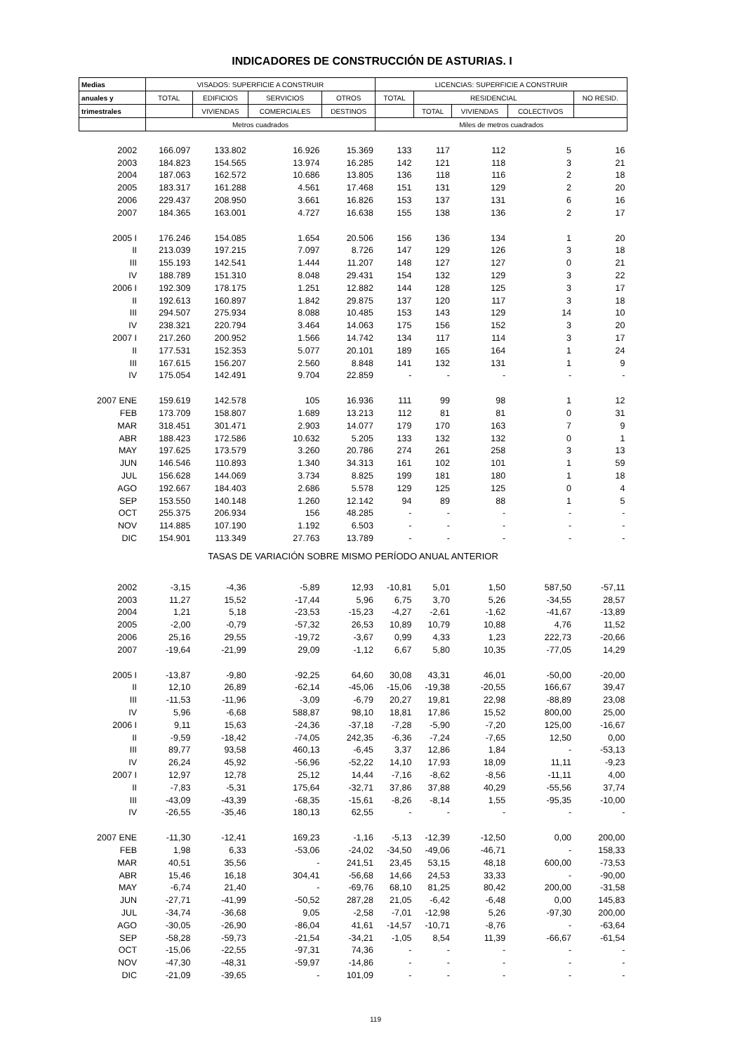INDICADORES DE CONSTRUCCIÓN DE ASTURIAS. I
| Medias | VISADOS: SUPERFICIE A CONSTRUIR | | | | LICENCIAS: SUPERFICIE A CONSTRUIR | | | | |
| --- | --- | --- | --- | --- | --- | --- | --- | --- | --- |
| anuales y | TOTAL | EDIFICIOS | SERVICIOS | OTROS | TOTAL | RESIDENCIAL | | | NO RESID. |
| trimestrales | | VIVIENDAS | COMERCIALES | DESTINOS | | TOTAL | VIVIENDAS | COLECTIVOS | |
| | Metros cuadrados | | | | Miles de metros cuadrados | | | | |
| 2002 | 166.097 | 133.802 | 16.926 | 15.369 | 133 | 117 | 112 | 5 | 16 |
| 2003 | 184.823 | 154.565 | 13.974 | 16.285 | 142 | 121 | 118 | 3 | 21 |
| 2004 | 187.063 | 162.572 | 10.686 | 13.805 | 136 | 118 | 116 | 2 | 18 |
| 2005 | 183.317 | 161.288 | 4.561 | 17.468 | 151 | 131 | 129 | 2 | 20 |
| 2006 | 229.437 | 208.950 | 3.661 | 16.826 | 153 | 137 | 131 | 6 | 16 |
| 2007 | 184.365 | 163.001 | 4.727 | 16.638 | 155 | 138 | 136 | 2 | 17 |
| 2005 I | 176.246 | 154.085 | 1.654 | 20.506 | 156 | 136 | 134 | 1 | 20 |
| II | 213.039 | 197.215 | 7.097 | 8.726 | 147 | 129 | 126 | 3 | 18 |
| III | 155.193 | 142.541 | 1.444 | 11.207 | 148 | 127 | 127 | 0 | 21 |
| IV | 188.789 | 151.310 | 8.048 | 29.431 | 154 | 132 | 129 | 3 | 22 |
| 2006 I | 192.309 | 178.175 | 1.251 | 12.882 | 144 | 128 | 125 | 3 | 17 |
| II | 192.613 | 160.897 | 1.842 | 29.875 | 137 | 120 | 117 | 3 | 18 |
| III | 294.507 | 275.934 | 8.088 | 10.485 | 153 | 143 | 129 | 14 | 10 |
| IV | 238.321 | 220.794 | 3.464 | 14.063 | 175 | 156 | 152 | 3 | 20 |
| 2007 I | 217.260 | 200.952 | 1.566 | 14.742 | 134 | 117 | 114 | 3 | 17 |
| II | 177.531 | 152.353 | 5.077 | 20.101 | 189 | 165 | 164 | 1 | 24 |
| III | 167.615 | 156.207 | 2.560 | 8.848 | 141 | 132 | 131 | 1 | 9 |
| IV | 175.054 | 142.491 | 9.704 | 22.859 | - | - | - | - | - |
| 2007 ENE | 159.619 | 142.578 | 105 | 16.936 | 111 | 99 | 98 | 1 | 12 |
| FEB | 173.709 | 158.807 | 1.689 | 13.213 | 112 | 81 | 81 | 0 | 31 |
| MAR | 318.451 | 301.471 | 2.903 | 14.077 | 179 | 170 | 163 | 7 | 9 |
| ABR | 188.423 | 172.586 | 10.632 | 5.205 | 133 | 132 | 132 | 0 | 1 |
| MAY | 197.625 | 173.579 | 3.260 | 20.786 | 274 | 261 | 258 | 3 | 13 |
| JUN | 146.546 | 110.893 | 1.340 | 34.313 | 161 | 102 | 101 | 1 | 59 |
| JUL | 156.628 | 144.069 | 3.734 | 8.825 | 199 | 181 | 180 | 1 | 18 |
| AGO | 192.667 | 184.403 | 2.686 | 5.578 | 129 | 125 | 125 | 0 | 4 |
| SEP | 153.550 | 140.148 | 1.260 | 12.142 | 94 | 89 | 88 | 1 | 5 |
| OCT | 255.375 | 206.934 | 156 | 48.285 | - | - | - | - | - |
| NOV | 114.885 | 107.190 | 1.192 | 6.503 | - | - | - | - | - |
| DIC | 154.901 | 113.349 | 27.763 | 13.789 | - | - | - | - | - |
| TASAS DE VARIACIÓN SOBRE MISMO PERÍODO ANUAL ANTERIOR | | | | | | | | | |
| 2002 | -3,15 | -4,36 | -5,89 | 12,93 | -10,81 | 5,01 | 1,50 | 587,50 | -57,11 |
| 2003 | 11,27 | 15,52 | -17,44 | 5,96 | 6,75 | 3,70 | 5,26 | -34,55 | 28,57 |
| 2004 | 1,21 | 5,18 | -23,53 | -15,23 | -4,27 | -2,61 | -1,62 | -41,67 | -13,89 |
| 2005 | -2,00 | -0,79 | -57,32 | 26,53 | 10,89 | 10,79 | 10,88 | 4,76 | 11,52 |
| 2006 | 25,16 | 29,55 | -19,72 | -3,67 | 0,99 | 4,33 | 1,23 | 222,73 | -20,66 |
| 2007 | -19,64 | -21,99 | 29,09 | -1,12 | 6,67 | 5,80 | 10,35 | -77,05 | 14,29 |
| 2005 I | -13,87 | -9,80 | -92,25 | 64,60 | 30,08 | 43,31 | 46,01 | -50,00 | -20,00 |
| II | 12,10 | 26,89 | -62,14 | -45,06 | -15,06 | -19,38 | -20,55 | 166,67 | 39,47 |
| III | -11,53 | -11,96 | -3,09 | -6,79 | 20,27 | 19,81 | 22,98 | -88,89 | 23,08 |
| IV | 5,96 | -6,68 | 588,87 | 98,10 | 18,81 | 17,86 | 15,52 | 800,00 | 25,00 |
| 2006 I | 9,11 | 15,63 | -24,36 | -37,18 | -7,28 | -5,90 | -7,20 | 125,00 | -16,67 |
| II | -9,59 | -18,42 | -74,05 | 242,35 | -6,36 | -7,24 | -7,65 | 12,50 | 0,00 |
| III | 89,77 | 93,58 | 460,13 | -6,45 | 3,37 | 12,86 | 1,84 | - | -53,13 |
| IV | 26,24 | 45,92 | -56,96 | -52,22 | 14,10 | 17,93 | 18,09 | 11,11 | -9,23 |
| 2007 I | 12,97 | 12,78 | 25,12 | 14,44 | -7,16 | -8,62 | -8,56 | -11,11 | 4,00 |
| II | -7,83 | -5,31 | 175,64 | -32,71 | 37,86 | 37,88 | 40,29 | -55,56 | 37,74 |
| III | -43,09 | -43,39 | -68,35 | -15,61 | -8,26 | -8,14 | 1,55 | -95,35 | -10,00 |
| IV | -26,55 | -35,46 | 180,13 | 62,55 | - | - | - | - | - |
| 2007 ENE | -11,30 | -12,41 | 169,23 | -1,16 | -5,13 | -12,39 | -12,50 | 0,00 | 200,00 |
| FEB | 1,98 | 6,33 | -53,06 | -24,02 | -34,50 | -49,06 | -46,71 | - | 158,33 |
| MAR | 40,51 | 35,56 | - | 241,51 | 23,45 | 53,15 | 48,18 | 600,00 | -73,53 |
| ABR | 15,46 | 16,18 | 304,41 | -56,68 | 14,66 | 24,53 | 33,33 | - | -90,00 |
| MAY | -6,74 | 21,40 | - | -69,76 | 68,10 | 81,25 | 80,42 | 200,00 | -31,58 |
| JUN | -27,71 | -41,99 | -50,52 | 287,28 | 21,05 | -6,42 | -6,48 | 0,00 | 145,83 |
| JUL | -34,74 | -36,68 | 9,05 | -2,58 | -7,01 | -12,98 | 5,26 | -97,30 | 200,00 |
| AGO | -30,05 | -26,90 | -86,04 | 41,61 | -14,57 | -10,71 | -8,76 | - | -63,64 |
| SEP | -58,28 | -59,73 | -21,54 | -34,21 | -1,05 | 8,54 | 11,39 | -66,67 | -61,54 |
| OCT | -15,06 | -22,55 | -97,31 | 74,36 | - | - | - | - | - |
| NOV | -47,30 | -48,31 | -59,97 | -14,86 | - | - | - | - | - |
| DIC | -21,09 | -39,65 | - | 101,09 | - | - | - | - | - |
119